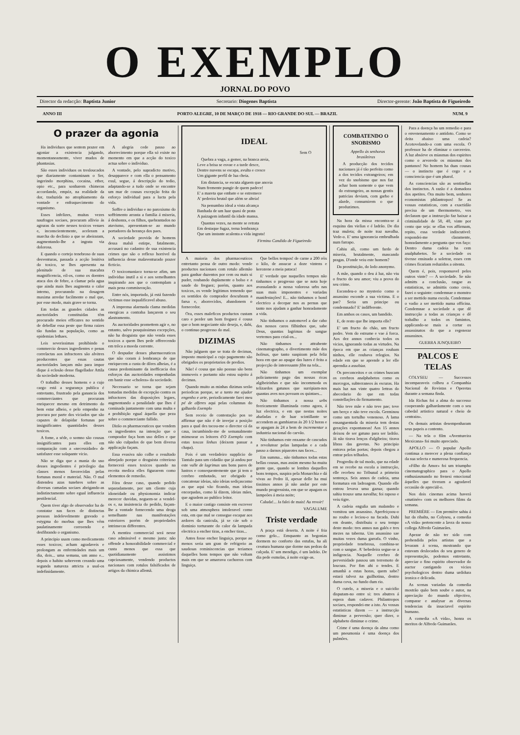O EXEMPLO
JORNAL DO POVO
Director da redacção: Baptista Junior Secretario: Diogenes Baptista Director-gerente: João Baptista de Figueiredo
ANNO III PORTO ALEGRE, 10 DE MARÇO DE 1918 — RIO GRANDE DO SUL — BRAZIL NUM. 9
O prazer da agonia
Ha individuos que sentem prazer em agoniar a existencia julgando, momentaneamente, viver mudos de phantasias.
São esses individuos os tresloucados que diariamente contaminam o Ser, ingerindo morphina, cocaina, ether, opio etc., para sonharem chimeras accordando, empóz, na realidade da dor, traduzida no atrophiamento da vontade e enfraquecimento do organismo.
Esses infelizes, muitas vezes naufragos sociaes, procuram allivio ás agruras da sorte nesses toxicos venaes e, inconscientemente, aceleram a marcha do declinio a que se abeiraram, augmentando-lhe a ingrata via dolorosa.
E quando o cortejo tenebroso de suas desventuras, passada a acção lenitiva do toxico, se lhes apresenta na plenitude de sua macabra magnificencia, eil-os, como os doentes ataca dos de febre, a clamar pela agua que ainda mais lhes augmenta o calor interno, procurando na dosagem maxima arredar facilmente o mal que, por esse modo, mais grave se torna.
Em todas as grandes cidades as auctoridades constituidas têm procurado meios efficazes no sentido de debellar essa peste que firma raizes tão fundas na população, como as epidemias lethaes.
Leis severissimas prohibindo o commercio desses ingredientes e penas correlactas aos infractores são alvitres producentes que essas cautas auctoridades lançam mão para impor dique á eclosão desse flagellador Attila da sociedade moderna.
O trabalho desses homens e a cujo cargo está a segurança publica é entretanto, frustrado pela ganancia dos commerciantes que procuram enriquecer mesmo em detrimento do bem estar alheio, e pelo empenho na procura por parte dos viciados que são capazes de delapidar fortunas por insignificantes quantidades desses toxicos.
A fome, a séde, o somno são cousas insignificantes para elles em comparação com a «necessidade» de satisfazer esse solapante vicio.
Não se diga que a mania do uso desses ingredientes é privilegio das classes menos favorecidas pelas fortunas moral e material. Não. O mal distendeu azas tunebres sobre as diversas camadas sociaes abrigando-as indistinctamente sobre egual influencia pestilencial.
Quem tiver algo de observador ha de constatar nas faces de distinctas pessoas indelevelmente gravado o estygma do morbus que lhes vêm paulatinamente corroendo e desfibrando o organismo.
A principio usam como medicamento esses toxicos; acham agradaveis e prolongam as enfermidades mais um dia, dois... uma semana, um anno e... depois o habito sobrevem creando uma segunda natureza attricta a usal-os indefinidamente.
A alegria cede passo ao aborrecimento porque ella só existe no momento em que a acção do toxico actua sobre o individuo.
A vontade, pelo supradicto motivo, desapparece e com ella o pensamento exul, segue, á descripção do tedio, adaptando-se a tudo onde se encontre um mar de cousas excepção feita do esforço individual para a lucta pela vida.
Soffre o individuo e no paroxismo do soffrimento arrasta a familia á miseria, á deshonra, e os filhos, quebrantados no atavismo, apresentam-se ao mundo portadores da herança dos paes.
A sociedade provida de homens dessa malsã estirpe, fatalmente, accusará no cadastro de sua existencia crimes que são o reflexo horrivel da influencia desse malaventurado prazer ficticio.
O toxicomaniaco torna-se afim, um individuo inutil a si e aos semelhantes inspirando aos que o contemplam a mais pena commiseração.
Entre nós, importado, já está fazendo victimas esse inqualificavel abuso.
A imprensa alarmada clama medidas energicas a contraba lançarem o seu alastramento.
As auctoridades promettem agir e, no entanto, salvo pouquissimas excepções, não ha droguista que não venda esses toxicos a quem lhes pede offerecendo em trôca a moeda corrente.
O despudor desses pharmaceuticos que não coram á lembrança de que enriquecem a custa de dôres alheias, é a causa predominante da inefficacia dos esforços das auctoridades empenhadas em banir esse «cholera» da sociedade.
Necessario se torna que sejam tomadas medidas de excepção contra os infractores das disposições legaes, augmentando a penalidade que lhes é cominada juntamente com uma multa e a prohibição egual áquella que peza sobre o commerciante fallido.
Dirão os pharmaceuticos que vendem os ingredientes na intenção que o comprador faça bom uso delles e que não são culpados de que bem diversa applicação façam.
Essa evasiva não colhe o resultado almejado porque o droguista criterioso fornecerá esses toxicos quando na receita medica elles figurarem como elementos de remedio.
Fóra desse caso, quando pedido separadamente, por um cliente cuja idoneidade ou physionomia indicar merecer duvidas, neguem-se a vendel-os e, na insistencia do pedido, façam-lhe a vontade fornecendo uma droga semelhante nas manifestações exteriores porém de propriedades intrinsecas differentes.
A mentira commercial será nesse caso admissivel e mesmo justa: não offende a honorabilidade commercial e custa menos que essa que quotidianamente assistimos capciosamente, vendendo productos nacionaes com rotulos falsificados de artigos da chimica allemã.
IDEAL
Sem O
Quebra a vaga, a gemer, na branca areia,
Leve a brisa se esvae e a tarde desce,
Dentre nuvens se escapa, avulta e cresce
Um gigante perfil de lua cheia.
Em distancia, se escuta alguem que anceia
Num fremente pungir de quem padece!
E' a mareta que embate e se estremece
A' pedreira brutal que além se alteia!
Na penumbra ideal a vista alcança
Banhada de um luar quasi de prata
A paizagem infantil da idade mansa.
Quantas vezes, na mente se retrata
Em destaque fugaz, terna lembrança
Que um instante acalenta a vida ingrata!
Firmino Candido de Figueiredo
A maioria dos pharmaceuticos entretanto pensa de outro modo: vende productos nacionaes com rotulo allemão para ganhar duzentos por cem ou mais si puder, roubando duplamente o bolso e a saude do freguez; porém, quanto aos toxicos, os vende legitimos temendo que os sentidos do comprador descubram a farsa e, aborrecidos, abandonem o fornecedor.
Ora, esses maleficos productos custam caro e perder um bom freguez é cousa que o bom negociante não deseja, e, dahi, o continuo progresso do mal.
DIZIMAS
Não julguem que se trata de decimas, imposto municipal a cujo pagamento são obrigados os proprietarios de predios.
Não! é cousa que não possuo são bens immoveis e portanto não estou sujeito á decimas.
Quando muito as minhas dizimas serão periodicas porque, se a tanto me ajudar engenho e arte, periodicamente farei meu pé de alferes aqui pelas columnas do galhardo Exemplo
Sem receio de contestação pos so affirmar que não é de invejar a posição para a qual des tacou-me o director cá da casa, incumbindo-me de semanalmente mimosear os leitores d'O Exemplo com estas toscas linhas (deixem passar a chapa).
Pois é um verdadeiro supplicio de Tantalo para um cidadão que já andou por este valle de lagrimas uns bons pares de lustros e consequentemente que já tem o cerebro embotado, ser obrigado a concatenar ideias, não ideias sediçascomo as que aqui vão ficando, mas ideias encorpadas, como lá dizem, ideias mães, que agradem ao publico leitor.
E o maior castigo consiste em escrever sob uma atmosphera intoleravel como esta, em que mal se consegue escapar aos ardores da canicula, já se cáe sob o dominio torturante do calor da lampada electrica a encher tiras, a encher tiras...
Antes fosse encher linguiça, porque ao menos seria um gran de refrigerio as saudosas reminiscencias que teriamos daquelles bons tempos que não voltam mais em que se amarrava cachorros com linguiça.
Que bellos tempos! de carne a 200 réis o kilo, de assucar a doze vintens e kerozene a meia pataca!
E' verdade que naquelles tempos não tinhamos o progresso que se nota hoje avassalando a nossa valorosa urbs nas suas mais imponentes e variadas manifestações! E... não tinhamos o bond electrico a decepar nos as pernas que tanto nos ajudam a ganhar honradamente a vida.
Não tinhamos o automovel a dar cabo dos nossos caros filhinhos que, sabe Deus, quantas lagrimas de sangue vertemos para crial-os...
Não tinhamos o attrahente cinematographo, o divertimento mãe dos bolinas, que tanto suspiram pela feliz hora em que ao apagar das luzes é feita a projecção de interessante film na tela...
Não tinhamos um exemplar policiamento pago das nossas ricas algibeirinhas e que não incommoda os telizardos gatunos que surripiam-nos quantas aves nos povoam os quintaes...
Não tinhamos a nossa urbs feericamente illuminada como agora, á luz electrica, e em que nestas noites abafadas e de luar scintillante se accendem as gambiarras ás 20 1/2 horas e se apagam ás 24 a bem de incrementar a industria nacional do carvão.
Não tinhamos este enxame de cascudos a revolutear pelas lampadas e a cada passo a darnos piparotes nas faces...
Em summa... não tinhamos todas estas bellas cousas, mas assim mesmo ha muita gente que, quando se lembra daquelles bons tempos, suspira pela Monarchia e dá vivas ao Pedro II, apesar delle ha mui tissimos annos já não andar por este mundo progressista, em que se apagam os lampeões á meia noite;
Caluda!... Ja falei de mais! Au revoir!
VAGALUME
Triste verdade
A praça está deserta. A noite é fria como gelo... Emquanto as begonias dormem no conforto das estufas, ha ali creatura humana que dorme nas pedras da calçada. E' um mendigo, é um ladrão. De dia pede esmolas, á noite exige-as.
COMBATENDO O SNOBISMO
Appello ás senhoras brasileiras
A producção dos tecidos nacionaes já é tão perfeita como a dos tecidos extrangeiros; em vez do snobismo que nos faz achar bom somente o que vem do extrangeiro, as nossas gentis patricias deviam, com garbo e alarde, consumirem o que produzimos.
Na hora da missa encontra-se á esquina das vielias e é ladrão. De dia traz muleta; de noite traz navalha. Vede-o. E' uma ignorancia embrulhada num farrapo.
Cahiu ali, como um fardo de miseria, brutalmente, mascando pragas. D'onde veiu este homem?
Da prostituição, do lodo anonymo.
A mãe, quando o deu á luz, não viu o fructo do seu amor; viu a prova do seu crime.
Escondeu-o no mysterio como o assassino esconde a sua victima. E o pae? Seria um principe ou condemnado? E' indifferente.
Em ambos os casos, um bandido.
E, de resto que lhe importa elle?
E' um fructo do chão, um fructo podre. Vem do estrume e vae á forca. Aos dez annos conhecia todos os vicios, ignorando todas as virtudes. Na época em que as crianças roubam ninhos, elle roubava relogios. Na edade em que se aprende a ler elle aprendia a assobiar.
Os preconceitos e os crimes buscam os cerebros analphabetos como os morcegos, subterraneos ás escuras. Ha mais luz nas vinte quatro lettras do abecedario do que em todas constellações do firmamento.
Não teve mãe e não teve pae; teve um berço e não teve escola. Germinou como um tortulho venenoso. A lama ensanguentada da miseria tem destas gerações expontaneas! Aos 15 annos deixou de ser gatuno para ser ladrão. Já não tirava lenços d'algibeira; tirava libras das gavetas. No principio entrava pelas portas; depois chegou a entrar pelos telhados.
Progrediu de tal modo, que na edade em se recebe na escola a instrucção, elle recebeu no Tribunal a primeira sentença. Seis annos de cadeia, uma formatura em ladroagem. Quando elle entrou levava uma gazua; quando sahiu trouxe uma navalha; foi raposo e veiu tigre.
A cadeia engulia um malandro e vomitou um assassino. Aperfeiçoou-o no roubo e leciou-o na facada. Dahi em deante, distribuiu o seu tempo deste modo: tres annos nas galés e tres mezes na taberna. Um assassino sae muitas vezes duma garrafa. O vinho, propriedade tenebrosa, combina-se com o sangue. A' bebedeira segue-se a indigencia. Naquelle cerebro de perversidade passou um terremoto de loucura. Por fim ahi o tendes. E amanhã a estas horas, quem sabe? estará talvez na guilhotina, dentro duma cova, no fundo dum rio.
O cutelo, a miseria e o suicidio disputam-no entre si: tres abutres á espera dum cadaver. Philantropos sociaes, respondei-me a isto. As vossas estatisticas dizem — a instrucção diminue a perversão; quer dizer, o alphabeto diminue o crime.
Crime é uma doença da alma como um pneumonia é uma doença dos pulmões.
Para a doença ha um remedio e para o envenenamento o antidoto. Como se deita abaixo uma cadeia? Acotovelando-a com uma escola. O professor ha de eliminar o carcereiro. A luz absórve os miasmas dos espiritos como o arvoredo os miasmas dos pantanos! No homem ha duas cousas — o instincto que é cego e a consciencia que é um pharol.
As consciencias são as sentinellas dos instinctos. A razão é a domadora dos apetites. Ora muito bem, senhores economistas philantropos! Se as vossas estatisticas, com a exactidão precisa de um thermometro, vos declaram que a instrucção faz baixar a criminalidade de 50, 40, vinte por cento que seja: se ellas vos affirmam, repito, essa verdade indiscutivel: respondei-me claramente, honradamente a pergunta que vos faço: Dentro duma cadeia ha cem analphabetos. Se a sociedade os tivesse ensinado a soletrar, esses cem crimes ficariam reduzidos a oitenta.
Quem é, pois, responsavel pelos outros vinte? — A sociedade. Se não admitts a conclusão, rasgae as estatisticas, se admittis como creio, fazei o seguinte: condemnae o monstro a ser mettido numa escola. Condemnae o vadio a ser mettido numa officina. Condemnae a sociedade a que dê instrucção a todas as crianças e dê trabalho a todos os famintos, applicando-se mais a cortar os assassinatos do que a regenerar assassinos.
GUERRA JUNQUEIRO
PALCOS E TELAS
COLYSEU — Successos incomparaveis colheu a Companhia Nacional de Revistas e Operetas durante a semana finda.
Ida Richas foi a alma do successo cooperando galhardamente com o seu cabedal artistico natural e cheio de «entrain».
Os demais artistas desempenharam seus papeis a contento.
— Na tela o film «Aventureira Mexicana» foi muito apreciado.
APOLLO — O popular Apollo continua a merecer a plena confiança da sua selecta e numerosa frequencia.
«Filho do Amor» foi um triumpho cinematographico para o Apollo enthusiasmando no frenesi emocional áquelles que tiveram a agradavel occasião de apreciál-o.
Nos dois cinemas acima haverá «matinée» com os melhores films da semana.
PREMIÈRE — Em première sahiu á luz da ribalta, no Colyseu, a comedia «A vida» pertencente a lavra do nosso collega Alfredo Guimarães.
Apezar de não ter sido com prehendida pelos artistas que a levaram á scena, mostrando que estavam deslocados do seu genero de representação, podemos entretanto, apreciar o fino espirito observador do auctor castigando os vicios psychologicos dentro duma urdidura ironica e delicada.
As scenas variadas da comedia mostrão quão bem soube o autor, na apreciação do mundo objectivo, comparar e analysar as diversas tendencias da insaciavel espirito humano.
A comedia «A vida», honra os meritos de Alfredo Guimarães.